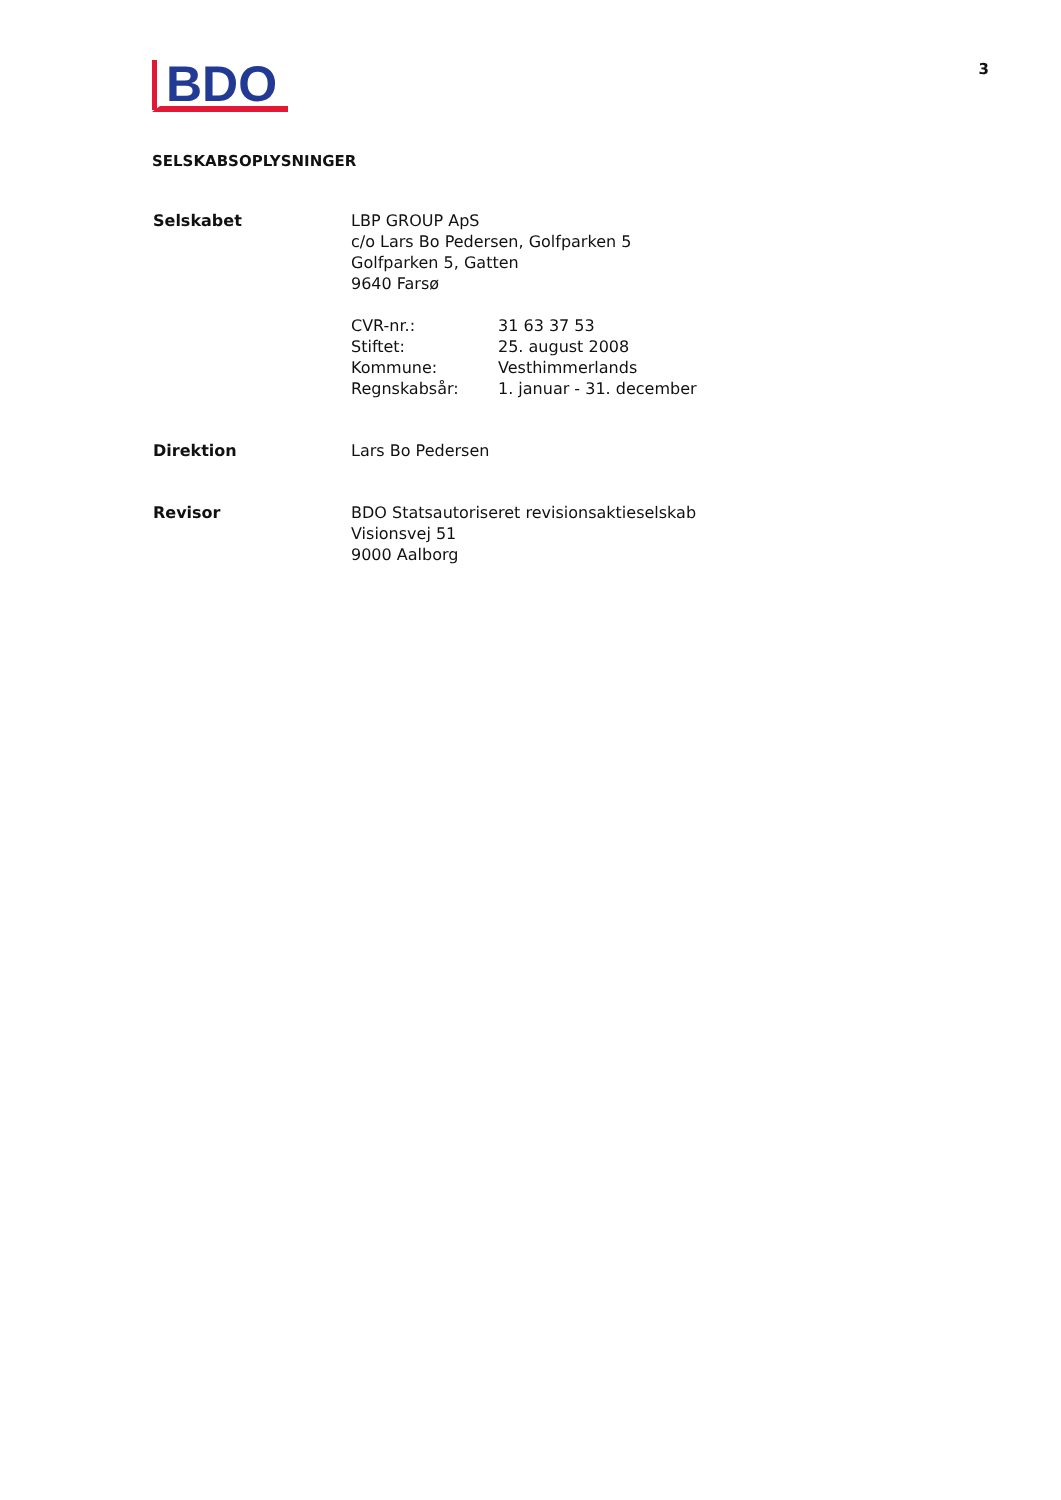BDO
3
SELSKABSOPLYSNINGER
| Selskabet | LBP GROUP ApS c/o Lars Bo Pedersen, Golfparken 5 Golfparken 5, Gatten 9640 Farsø / CVR-nr.: / 31 63 37 53 / / Stiftet: / 25. august 2008 / / Kommune: / Vesthimmerlands / / Regnskabsår: / 1. januar - 31. december / |
| Direktion | Lars Bo Pedersen |
| Revisor | BDO Statsautoriseret revisionsaktieselskab Visionsvej 51 9000 Aalborg |